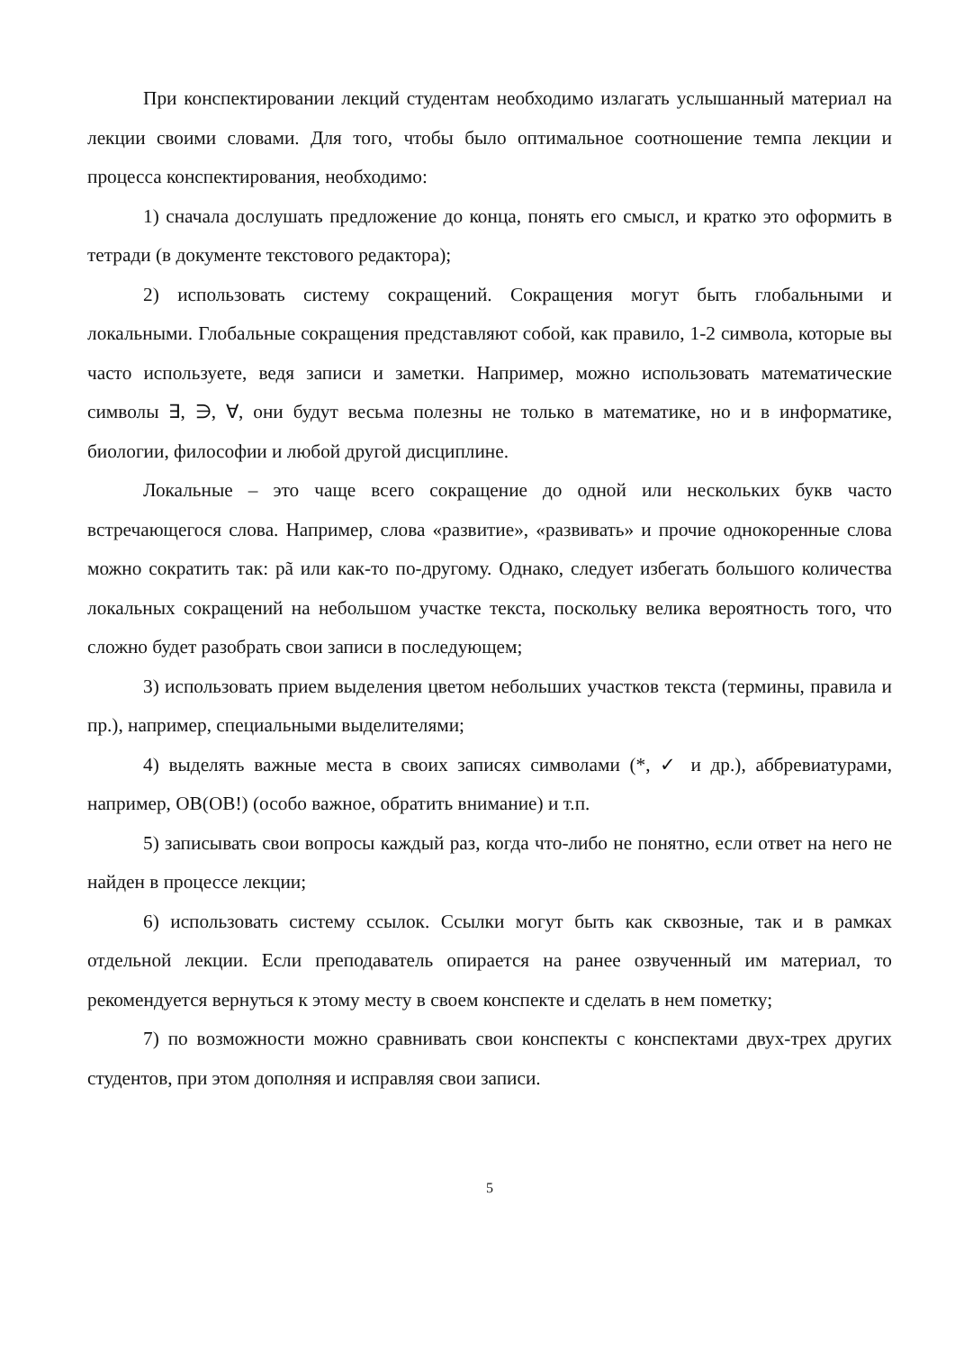При конспектировании лекций студентам необходимо излагать услышанный материал на лекции своими словами. Для того, чтобы было оптимальное соотношение темпа лекции и процесса конспектирования, необходимо:
1) сначала дослушать предложение до конца, понять его смысл, и кратко это оформить в тетради (в документе текстового редактора);
2) использовать систему сокращений. Сокращения могут быть глобальными и локальными. Глобальные сокращения представляют собой, как правило, 1-2 символа, которые вы часто используете, ведя записи и заметки. Например, можно использовать математические символы ∃, ∋, ∀, они будут весьма полезны не только в математике, но и в информатике, биологии, философии и любой другой дисциплине.
Локальные – это чаще всего сокращение до одной или нескольких букв часто встречающегося слова. Например, слова «развитие», «развивать» и прочие однокоренные слова можно сократить так: pã или как-то по-другому. Однако, следует избегать большого количества локальных сокращений на небольшом участке текста, поскольку велика вероятность того, что сложно будет разобрать свои записи в последующем;
3) использовать прием выделения цветом небольших участков текста (термины, правила и пр.), например, специальными выделителями;
4) выделять важные места в своих записях символами (*, ✓ и др.), аббревиатурами, например, ОВ(ОВ!) (особо важное, обратить внимание) и т.п.
5) записывать свои вопросы каждый раз, когда что-либо не понятно, если ответ на него не найден в процессе лекции;
6) использовать систему ссылок. Ссылки могут быть как сквозные, так и в рамках отдельной лекции. Если преподаватель опирается на ранее озвученный им материал, то рекомендуется вернуться к этому месту в своем конспекте и сделать в нем пометку;
7) по возможности можно сравнивать свои конспекты с конспектами двух-трех других студентов, при этом дополняя и исправляя свои записи.
5